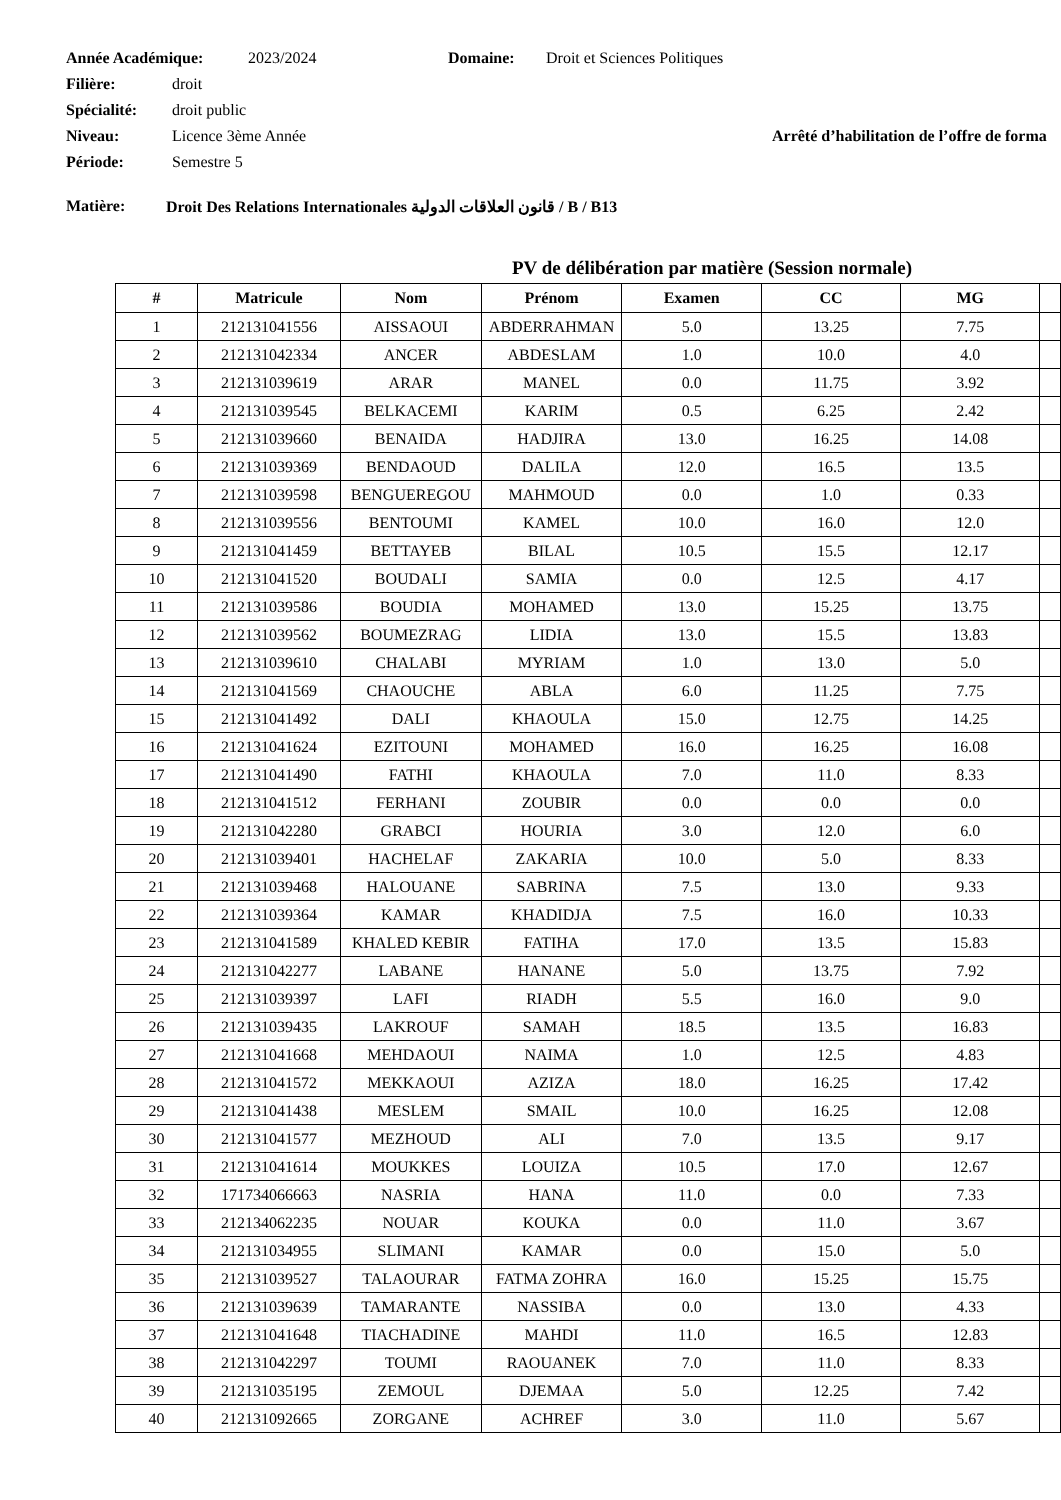Année Académique: 2023/2024 Domaine: Droit et Sciences Politiques
Filière: droit
Spécialité: droit public
Niveau: Licence 3ème Année Arrêté d’habilitation de l’offre de forma
Période: Semestre 5
Matière: Droit Des Relations Internationales قانون العلاقات الدولية / B / B13
PV de délibération par matière (Session normale)
| # | Matricule | Nom | Prénom | Examen | CC | MG | |
| --- | --- | --- | --- | --- | --- | --- | --- |
| 1 | 212131041556 | AISSAOUI | ABDERRAHMAN | 5.0 | 13.25 | 7.75 | |
| 2 | 212131042334 | ANCER | ABDESLAM | 1.0 | 10.0 | 4.0 | |
| 3 | 212131039619 | ARAR | MANEL | 0.0 | 11.75 | 3.92 | |
| 4 | 212131039545 | BELKACEMI | KARIM | 0.5 | 6.25 | 2.42 | |
| 5 | 212131039660 | BENAIDA | HADJIRA | 13.0 | 16.25 | 14.08 | |
| 6 | 212131039369 | BENDAOUD | DALILA | 12.0 | 16.5 | 13.5 | |
| 7 | 212131039598 | BENGUEREGOU | MAHMOUD | 0.0 | 1.0 | 0.33 | |
| 8 | 212131039556 | BENTOUMI | KAMEL | 10.0 | 16.0 | 12.0 | |
| 9 | 212131041459 | BETTAYEB | BILAL | 10.5 | 15.5 | 12.17 | |
| 10 | 212131041520 | BOUDALI | SAMIA | 0.0 | 12.5 | 4.17 | |
| 11 | 212131039586 | BOUDIA | MOHAMED | 13.0 | 15.25 | 13.75 | |
| 12 | 212131039562 | BOUMEZRAG | LIDIA | 13.0 | 15.5 | 13.83 | |
| 13 | 212131039610 | CHALABI | MYRIAM | 1.0 | 13.0 | 5.0 | |
| 14 | 212131041569 | CHAOUCHE | ABLA | 6.0 | 11.25 | 7.75 | |
| 15 | 212131041492 | DALI | KHAOULA | 15.0 | 12.75 | 14.25 | |
| 16 | 212131041624 | EZITOUNI | MOHAMED | 16.0 | 16.25 | 16.08 | |
| 17 | 212131041490 | FATHI | KHAOULA | 7.0 | 11.0 | 8.33 | |
| 18 | 212131041512 | FERHANI | ZOUBIR | 0.0 | 0.0 | 0.0 | |
| 19 | 212131042280 | GRABCI | HOURIA | 3.0 | 12.0 | 6.0 | |
| 20 | 212131039401 | HACHELAF | ZAKARIA | 10.0 | 5.0 | 8.33 | |
| 21 | 212131039468 | HALOUANE | SABRINA | 7.5 | 13.0 | 9.33 | |
| 22 | 212131039364 | KAMAR | KHADIDJA | 7.5 | 16.0 | 10.33 | |
| 23 | 212131041589 | KHALED KEBIR | FATIHA | 17.0 | 13.5 | 15.83 | |
| 24 | 212131042277 | LABANE | HANANE | 5.0 | 13.75 | 7.92 | |
| 25 | 212131039397 | LAFI | RIADH | 5.5 | 16.0 | 9.0 | |
| 26 | 212131039435 | LAKROUF | SAMAH | 18.5 | 13.5 | 16.83 | |
| 27 | 212131041668 | MEHDAOUI | NAIMA | 1.0 | 12.5 | 4.83 | |
| 28 | 212131041572 | MEKKAOUI | AZIZA | 18.0 | 16.25 | 17.42 | |
| 29 | 212131041438 | MESLEM | SMAIL | 10.0 | 16.25 | 12.08 | |
| 30 | 212131041577 | MEZHOUD | ALI | 7.0 | 13.5 | 9.17 | |
| 31 | 212131041614 | MOUKKES | LOUIZA | 10.5 | 17.0 | 12.67 | |
| 32 | 171734066663 | NASRIA | HANA | 11.0 | 0.0 | 7.33 | |
| 33 | 212134062235 | NOUAR | KOUKA | 0.0 | 11.0 | 3.67 | |
| 34 | 212131034955 | SLIMANI | KAMAR | 0.0 | 15.0 | 5.0 | |
| 35 | 212131039527 | TALAOURAR | FATMA ZOHRA | 16.0 | 15.25 | 15.75 | |
| 36 | 212131039639 | TAMARANTE | NASSIBA | 0.0 | 13.0 | 4.33 | |
| 37 | 212131041648 | TIACHADINE | MAHDI | 11.0 | 16.5 | 12.83 | |
| 38 | 212131042297 | TOUMI | RAOUANEK | 7.0 | 11.0 | 8.33 | |
| 39 | 212131035195 | ZEMOUL | DJEMAA | 5.0 | 12.25 | 7.42 | |
| 40 | 212131092665 | ZORGANE | ACHREF | 3.0 | 11.0 | 5.67 | |